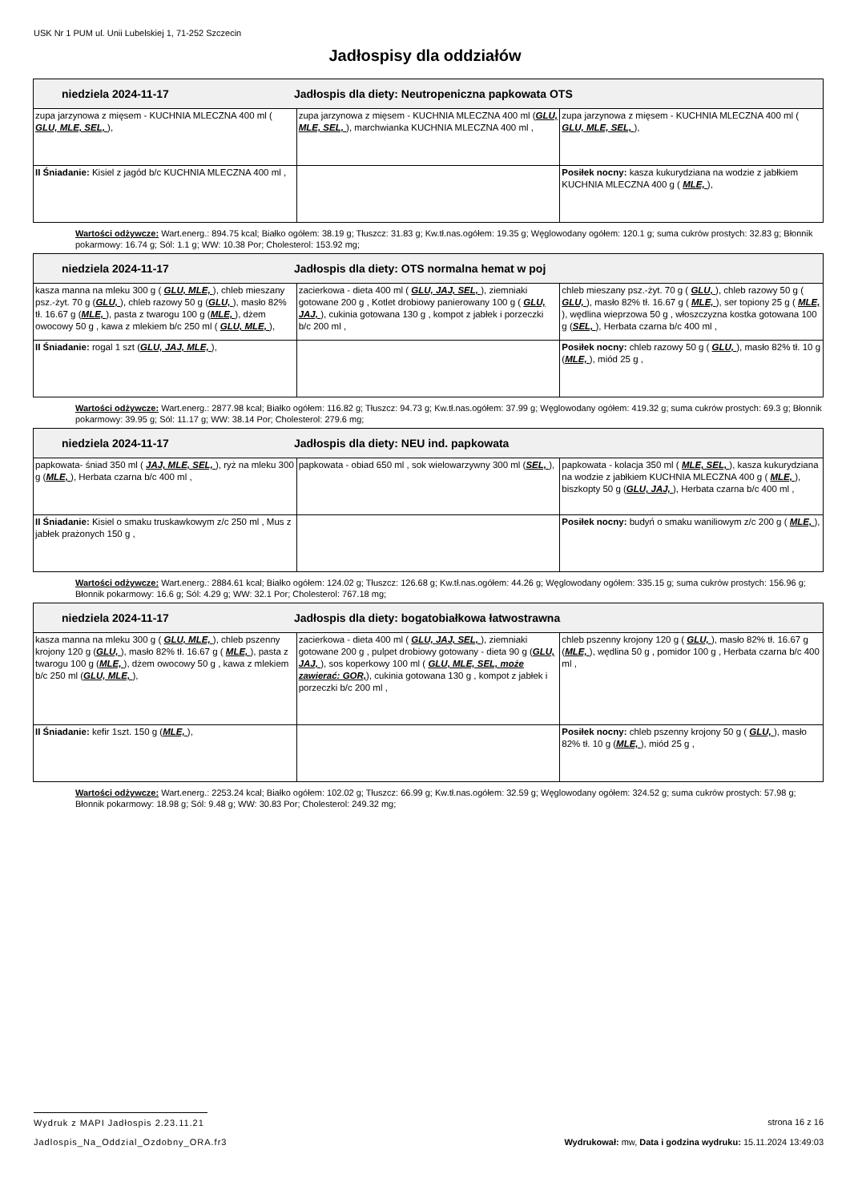USK Nr 1 PUM ul. Unii Lubelskiej 1, 71-252 Szczecin
Jadłospisy dla oddziałów
| niedziela 2024-11-17 Jadłospis dla diety: Neutropeniczna papkowata OTS | | |
| zupa jarzynowa z mięsem - KUCHNIA MLECZNA 400 ml ( GLU, MLE, SEL, ), | zupa jarzynowa z mięsem - KUCHNIA MLECZNA 400 ml ( GLU, MLE, SEL, ), marchwianka KUCHNIA MLECZNA 400 ml , | zupa jarzynowa z mięsem - KUCHNIA MLECZNA 400 ml ( GLU, MLE, SEL, ), |
| II Śniadanie: Kisiel z jagód b/c KUCHNIA MLECZNA 400 ml , | | Posiłek nocny: kasza kukurydziana na wodzie z jabłkiem KUCHNIA MLECZNA 400 g ( MLE, ), |
Wartości odżywcze: Wart.energ.: 894.75 kcal; Białko ogółem: 38.19 g; Tłuszcz: 31.83 g; Kw.tł.nas.ogółem: 19.35 g; Węglowodany ogółem: 120.1 g; suma cukrów prostych: 32.83 g; Błonnik pokarmowy: 16.74 g; Sól: 1.1 g; WW: 10.38 Por; Cholesterol: 153.92 mg;
| niedziela 2024-11-17 Jadłospis dla diety: OTS normalna hemat w poj | | |
| kasza manna na mleku 300 g ( GLU, MLE, ), chleb mieszany psz.-żyt. 70 g ( GLU, ), chleb razowy 50 g ( GLU, ), masło 82% tł. 16.67 g ( MLE, ), pasta z twarogu 100 g ( MLE, ), dżem owocowy 50 g , kawa z mlekiem b/c 250 ml ( GLU, MLE, ), | zacierkowa - dieta 400 ml ( GLU, JAJ, SEL, ), ziemniaki gotowane 200 g , Kotlet drobiowy panierowany 100 g ( GLU, JAJ, ), cukinia gotowana 130 g , kompot z jabłek i porzeczki b/c 200 ml , | chleb mieszany psz.-żyt. 70 g ( GLU, ), chleb razowy 50 g ( GLU, ), masło 82% tł. 16.67 g ( MLE, ), ser topiony 25 g ( MLE, ), wędlina wieprzowa 50 g , włoszczyzna kostka gotowana 100 g ( SEL, ), Herbata czarna b/c 400 ml , |
| II Śniadanie: rogal 1 szt ( GLU, JAJ, MLE, ), | | Posiłek nocny: chleb razowy 50 g ( GLU, ), masło 82% tł. 10 g ( MLE, ), miód 25 g , |
Wartości odżywcze: Wart.energ.: 2877.98 kcal; Białko ogółem: 116.82 g; Tłuszcz: 94.73 g; Kw.tł.nas.ogółem: 37.99 g; Węglowodany ogółem: 419.32 g; suma cukrów prostych: 69.3 g; Błonnik pokarmowy: 39.95 g; Sól: 11.17 g; WW: 38.14 Por; Cholesterol: 279.6 mg;
| niedziela 2024-11-17 Jadłospis dla diety: NEU ind. papkowata | | |
| papkowata- śniad 350 ml ( JAJ, MLE, SEL, ), ryż na mleku 300 g ( MLE, ), Herbata czarna b/c 400 ml , | papkowata - obiad 650 ml , sok wielowarzywny 300 ml ( SEL, ), | papkowata - kolacja 350 ml ( MLE, SEL, ), kasza kukurydziana na wodzie z jabłkiem KUCHNIA MLECZNA 400 g ( MLE, ), biszkopty 50 g ( GLU, JAJ, ), Herbata czarna b/c 400 ml , |
| II Śniadanie: Kisiel o smaku truskawkowym z/c 250 ml , Mus z jabłek prażonych 150 g , | | Posiłek nocny: budyń o smaku waniliowym z/c 200 g ( MLE, ), |
Wartości odżywcze: Wart.energ.: 2884.61 kcal; Białko ogółem: 124.02 g; Tłuszcz: 126.68 g; Kw.tł.nas.ogółem: 44.26 g; Węglowodany ogółem: 335.15 g; suma cukrów prostych: 156.96 g; Błonnik pokarmowy: 16.6 g; Sól: 4.29 g; WW: 32.1 Por; Cholesterol: 767.18 mg;
| niedziela 2024-11-17 Jadłospis dla diety: bogatobiałkowa łatwostrawna | | |
| kasza manna na mleku 300 g ( GLU, MLE, ), chleb pszenny krojony 120 g ( GLU, ), masło 82% tł. 16.67 g ( MLE, ), pasta z twarogu 100 g ( MLE, ), dżem owocowy 50 g , kawa z mlekiem b/c 250 ml ( GLU, MLE, ), | zacierkowa - dieta 400 ml ( GLU, JAJ, SEL, ), ziemniaki gotowane 200 g , pulpet drobiowy gotowany - dieta 90 g ( GLU, JAJ, ), sos koperkowy 100 ml ( GLU, MLE, SEL, może zawierać: GOR, ), cukinia gotowana 130 g , kompot z jabłek i porzeczki b/c 200 ml , | chleb pszenny krojony 120 g ( GLU, ), masło 82% tł. 16.67 g ( MLE, ), wędlina 50 g , pomidor 100 g , Herbata czarna b/c 400 ml , |
| II Śniadanie: kefir 1szt. 150 g ( MLE, ), | | Posiłek nocny: chleb pszenny krojony 50 g ( GLU, ), masło 82% tł. 10 g ( MLE, ), miód 25 g , |
Wartości odżywcze: Wart.energ.: 2253.24 kcal; Białko ogółem: 102.02 g; Tłuszcz: 66.99 g; Kw.tł.nas.ogółem: 32.59 g; Węglowodany ogółem: 324.52 g; suma cukrów prostych: 57.98 g; Błonnik pokarmowy: 18.98 g; Sól: 9.48 g; WW: 30.83 Por; Cholesterol: 249.32 mg;
Wydruk z MAPI Jadłospis 2.23.11.21
strona 16 z 16
Jadlospis_Na_Oddzial_Ozdobny_ORA.fr3
Wydrukował: mw, Data i godzina wydruku: 15.11.2024 13:49:03